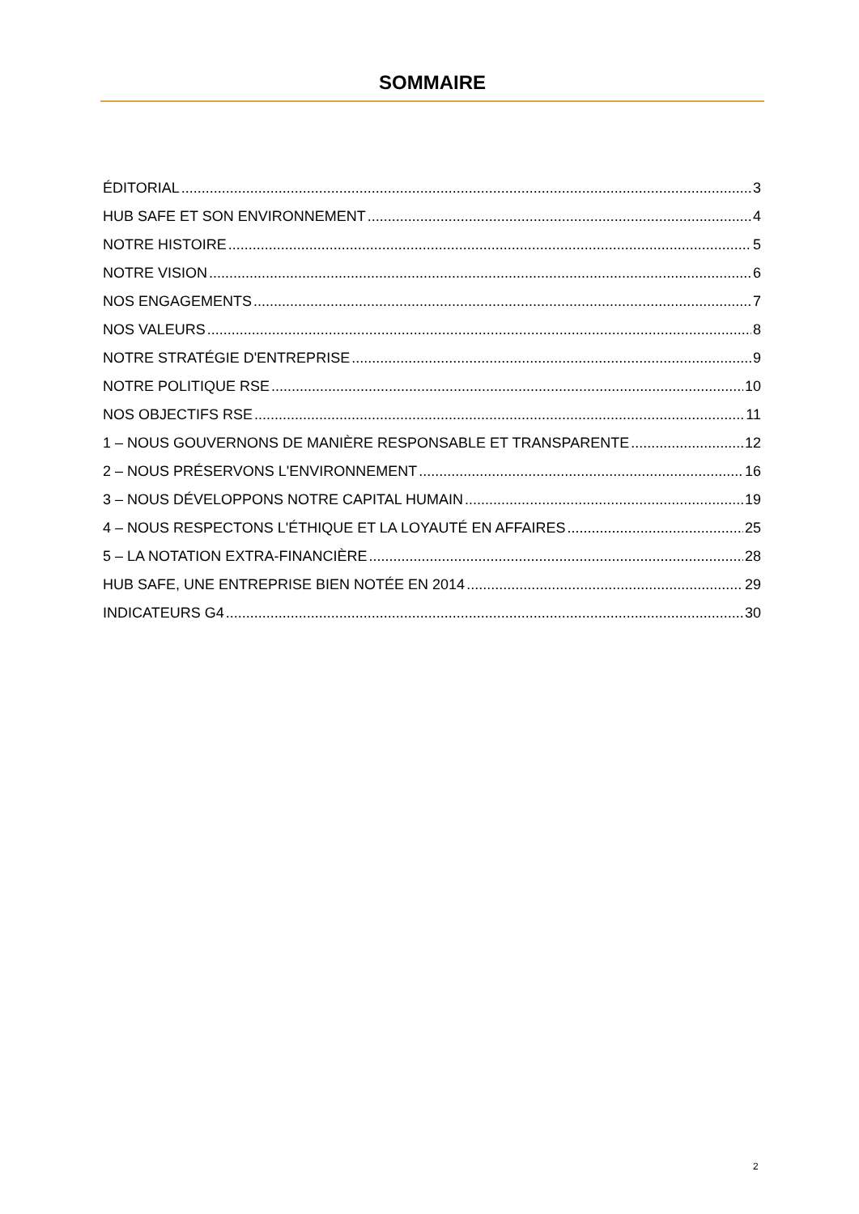SOMMAIRE
ÉDITORIAL 3
HUB SAFE ET SON ENVIRONNEMENT 4
NOTRE HISTOIRE 5
NOTRE VISION 6
NOS ENGAGEMENTS 7
NOS VALEURS 8
NOTRE STRATÉGIE D'ENTREPRISE 9
NOTRE POLITIQUE RSE 10
NOS OBJECTIFS RSE 11
1 – NOUS GOUVERNONS DE MANIÈRE RESPONSABLE ET TRANSPARENTE 12
2 – NOUS PRÉSERVONS L'ENVIRONNEMENT 16
3 – NOUS DÉVELOPPONS NOTRE CAPITAL HUMAIN 19
4 – NOUS RESPECTONS L'ÉTHIQUE ET LA LOYAUTÉ EN AFFAIRES 25
5 – LA NOTATION EXTRA-FINANCIÈRE 28
HUB SAFE, UNE ENTREPRISE BIEN NOTÉE EN 2014 29
INDICATEURS G4 30
2